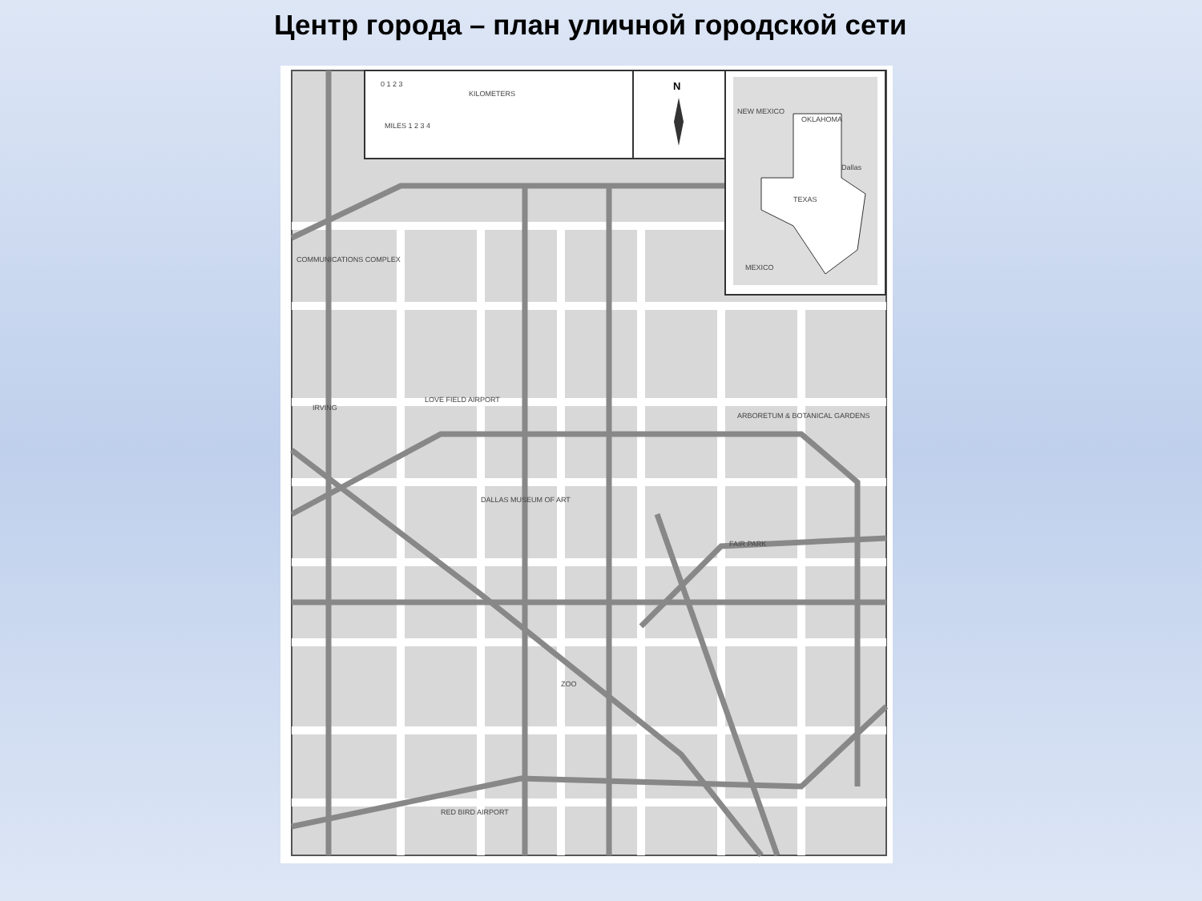Центр города – план уличной городской сети
0 1 2 3
KILOMETERS
MILES 1 2 3 4
N
NEW MEXICO
OKLAHOMA
TEXAS
Dallas
MEXICO
COMMUNICATIONS COMPLEX
IRVING
LOVE FIELD AIRPORT
ARBORETUM & BOTANICAL GARDENS
DALLAS MUSEUM OF ART
FAIR PARK
ZOO
RED BIRD AIRPORT